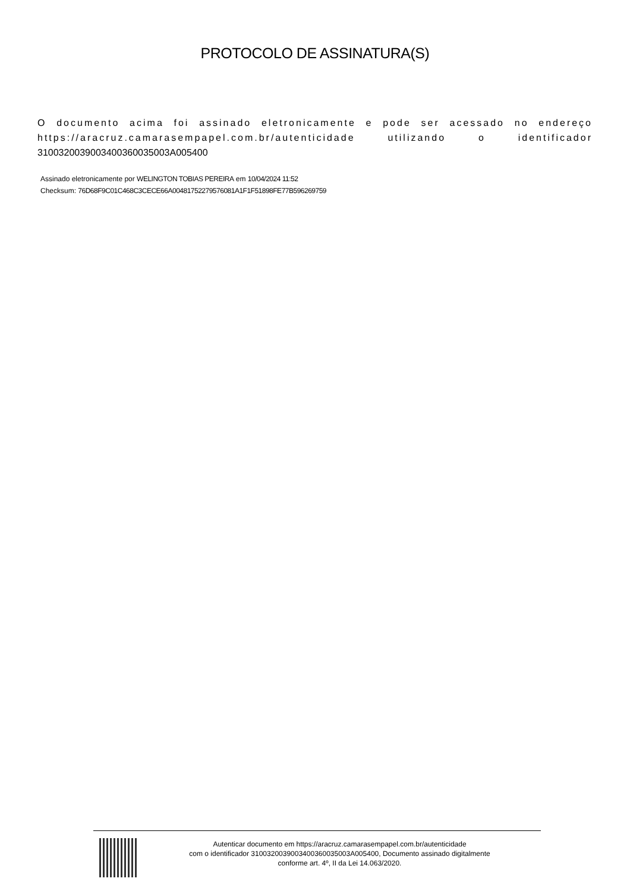PROTOCOLO DE ASSINATURA(S)
O documento acima foi assinado eletronicamente e pode ser acessado no endereço https://aracruz.camarasempapel.com.br/autenticidade utilizando o identificador 310032003900340036003500​3A005400
Assinado eletronicamente por WELINGTON TOBIAS PEREIRA em 10/04/2024 11:52
Checksum: 76D68F9C01C468C3CECE66A00481752279576081A1F1F51898FE77B596269759
Autenticar documento em https://aracruz.camarasempapel.com.br/autenticidade
com o identificador 3100320039003400360035003A005400, Documento assinado digitalmente
conforme art. 4º, II da Lei 14.063/2020.